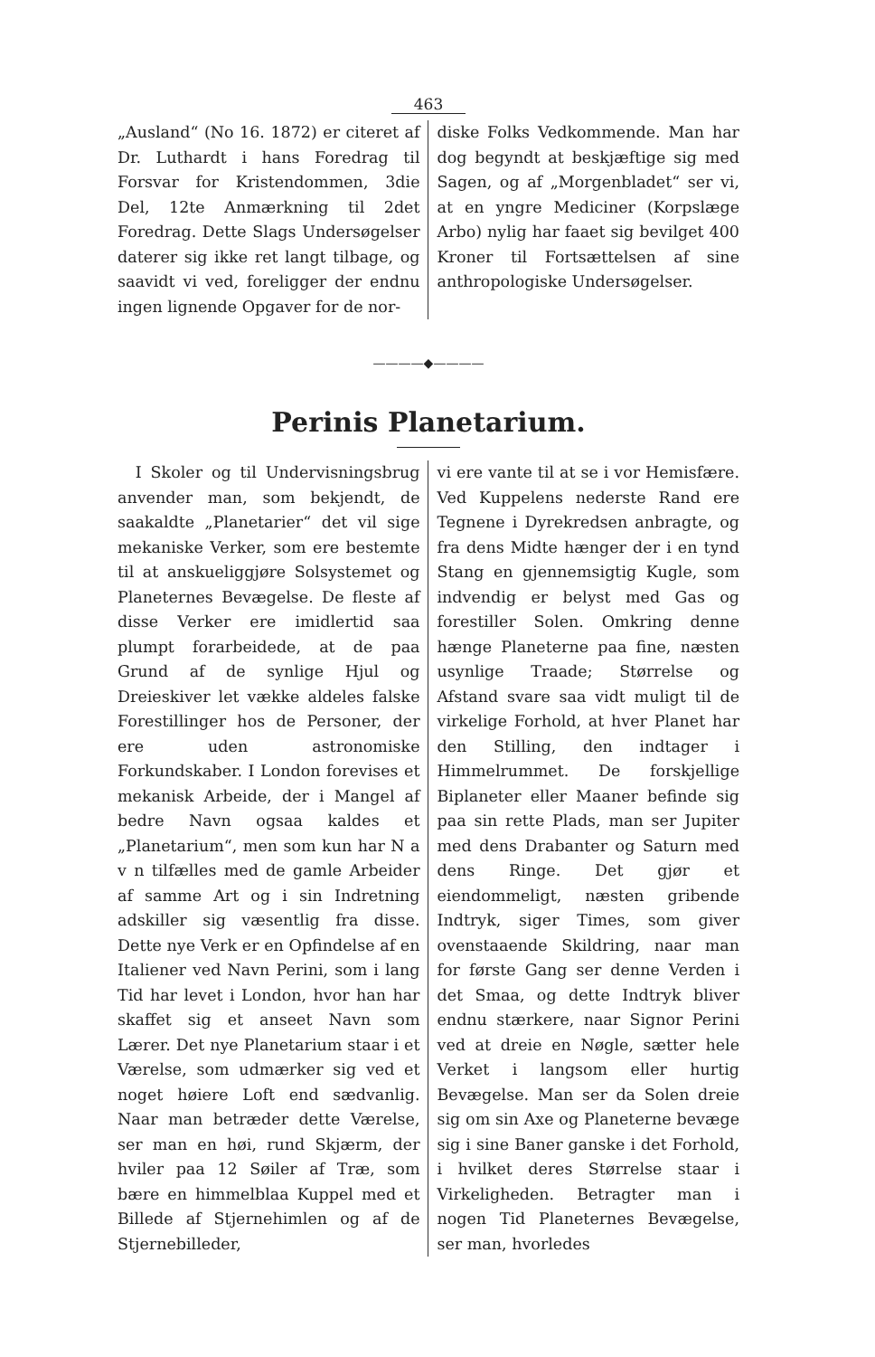463
„Ausland“ (No 16. 1872) er citeret af Dr. Luthardt i hans Foredrag til Forsvar for Kristendommen, 3die Del, 12te Anmærkning til 2det Foredrag. Dette Slags Undersøgelser daterer sig ikke ret langt tilbage, og saavidt vi ved, foreligger der endnu ingen lignende Opgaver for de nor-
diske Folks Vedkommende. Man har dog begyndt at beskjæftige sig med Sagen, og af „Morgenbladet“ ser vi, at en yngre Mediciner (Korpslæge Arbo) nylig har faaet sig bevilget 400 Kroner til Fortsættelsen af sine anthropologiske Undersøgelser.
————◆————
Perinis Planetarium.
I Skoler og til Undervisningsbrug anvender man, som bekjendt, de saakaldte „Planetarier“ det vil sige mekaniske Verker, som ere bestemte til at anskueliggjøre Solsystemet og Planeternes Bevægelse. De fleste af disse Verker ere imidlertid saa plumpt forarbeidede, at de paa Grund af de synlige Hjul og Dreieskiver let vække aldeles falske Forestillinger hos de Personer, der ere uden astronomiske Forkundskaber. I London forevises et mekanisk Arbeide, der i Mangel af bedre Navn ogsaa kaldes et „Planetarium“, men som kun har N a v n tilfælles med de gamle Arbeider af samme Art og i sin Indretning adskiller sig væsentlig fra disse. Dette nye Verk er en Opfindelse af en Italiener ved Navn Perini, som i lang Tid har levet i London, hvor han har skaffet sig et anseet Navn som Lærer. Det nye Planetarium staar i et Værelse, som udmærker sig ved et noget høiere Loft end sædvanlig. Naar man betræder dette Værelse, ser man en høi, rund Skjærm, der hviler paa 12 Søiler af Træ, som bære en himmelblaa Kuppel med et Billede af Stjernehimlen og af de Stjernebilleder,
vi ere vante til at se i vor Hemisfære. Ved Kuppelens nederste Rand ere Tegnene i Dyrekredsen anbragte, og fra dens Midte hænger der i en tynd Stang en gjennemsigtig Kugle, som indvendig er belyst med Gas og forestiller Solen. Omkring denne hænge Planeterne paa fine, næsten usynlige Traade; Størrelse og Afstand svare saa vidt muligt til de virkelige Forhold, at hver Planet har den Stilling, den indtager i Himmelrummet. De forskjellige Biplaneter eller Maaner befinde sig paa sin rette Plads, man ser Jupiter med dens Drabanter og Saturn med dens Ringe. Det gjør et eiendommeligt, næsten gribende Indtryk, siger Times, som giver ovenstaaende Skildring, naar man for første Gang ser denne Verden i det Smaa, og dette Indtryk bliver endnu stærkere, naar Signor Perini ved at dreie en Nøgle, sætter hele Verket i langsom eller hurtig Bevægelse. Man ser da Solen dreie sig om sin Axe og Planeterne bevæge sig i sine Baner ganske i det Forhold, i hvilket deres Størrelse staar i Virkeligheden. Betragter man i nogen Tid Planeternes Bevægelse, ser man, hvorledes